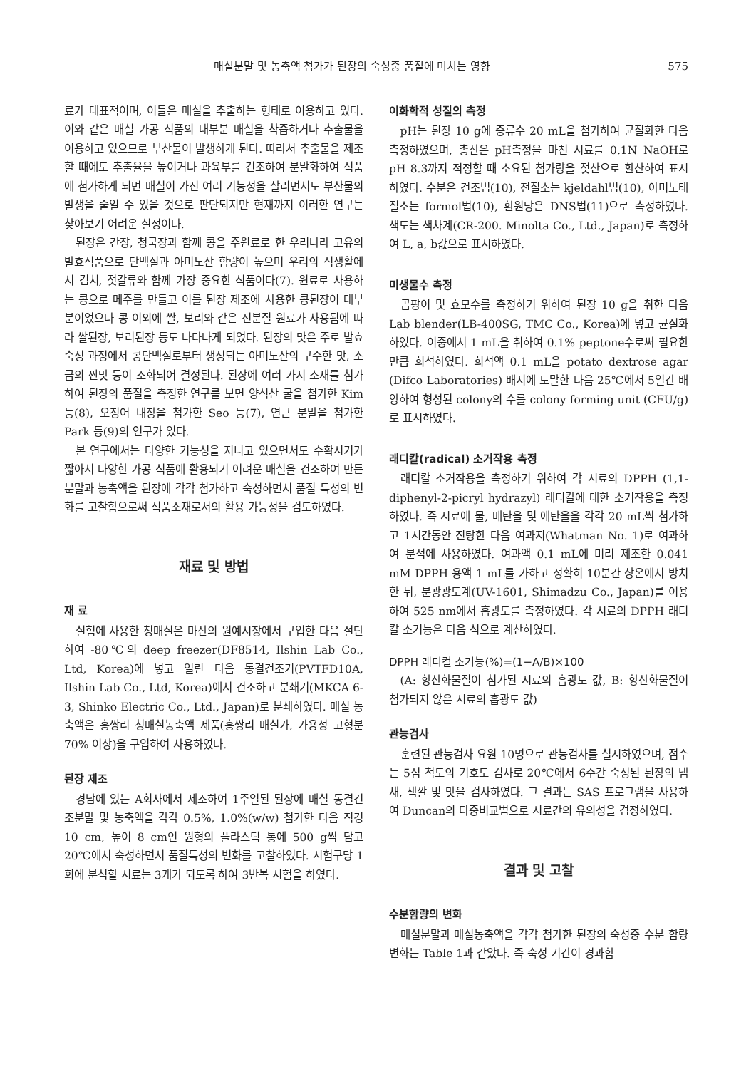매실분말 및 농축액 첨가가 된장의 숙성중 품질에 미치는 영향 575
료가 대표적이며, 이들은 매실을 추출하는 형태로 이용하고 있다. 이와 같은 매실 가공 식품의 대부분 매실을 착즙하거나 추출물을 이용하고 있으므로 부산물이 발생하게 된다. 따라서 추출물을 제조할 때에도 추출율을 높이거나 과육부를 건조하여 분말화하여 식품에 첨가하게 되면 매실이 가진 여러 기능성을 살리면서도 부산물의 발생을 줄일 수 있을 것으로 판단되지만 현재까지 이러한 연구는 찾아보기 어려운 실정이다.
된장은 간장, 청국장과 함께 콩을 주원료로 한 우리나라 고유의 발효식품으로 단백질과 아미노산 함량이 높으며 우리의 식생활에서 김치, 젓갈류와 함께 가장 중요한 식품이다(7). 원료로 사용하는 콩으로 메주를 만들고 이를 된장 제조에 사용한 콩된장이 대부분이었으나 콩 이외에 쌀, 보리와 같은 전분질 원료가 사용됨에 따라 쌀된장, 보리된장 등도 나타나게 되었다. 된장의 맛은 주로 발효 숙성 과정에서 콩단백질로부터 생성되는 아미노산의 구수한 맛, 소금의 짠맛 등이 조화되어 결정된다. 된장에 여러 가지 소재를 첨가하여 된장의 품질을 측정한 연구를 보면 양식산 굴을 첨가한 Kim 등(8), 오징어 내장을 첨가한 Seo 등(7), 연근 분말을 첨가한 Park 등(9)의 연구가 있다.
본 연구에서는 다양한 기능성을 지니고 있으면서도 수확시기가 짧아서 다양한 가공 식품에 활용되기 어려운 매실을 건조하여 만든 분말과 농축액을 된장에 각각 첨가하고 숙성하면서 품질 특성의 변화를 고찰함으로써 식품소재로서의 활용 가능성을 검토하였다.
재료 및 방법
재 료
실험에 사용한 청매실은 마산의 원예시장에서 구입한 다음 절단하여 -80℃의 deep freezer(DF8514, Ilshin Lab Co., Ltd, Korea)에 넣고 얼린 다음 동결건조기(PVTFD10A, Ilshin Lab Co., Ltd, Korea)에서 건조하고 분쇄기(MKCA 6-3, Shinko Electric Co., Ltd., Japan)로 분쇄하였다. 매실 농축액은 홍쌍리 청매실농축액 제품(홍쌍리 매실가, 가용성 고형분 70% 이상)을 구입하여 사용하였다.
된장 제조
경남에 있는 A회사에서 제조하여 1주일된 된장에 매실 동결건조분말 및 농축액을 각각 0.5%, 1.0%(w/w) 첨가한 다음 직경 10 cm, 높이 8 cm인 원형의 플라스틱 통에 500 g씩 담고 20℃에서 숙성하면서 품질특성의 변화를 고찰하였다. 시험구당 1회에 분석할 시료는 3개가 되도록 하여 3반복 시험을 하였다.
이화학적 성질의 측정
pH는 된장 10 g에 증류수 20 mL을 첨가하여 균질화한 다음 측정하였으며, 총산은 pH측정을 마친 시료를 0.1N NaOH로 pH 8.3까지 적정할 때 소요된 첨가량을 젖산으로 환산하여 표시하였다. 수분은 건조법(10), 전질소는 kjeldahl법(10), 아미노태질소는 formol법(10), 환원당은 DNS법(11)으로 측정하였다. 색도는 색차계(CR-200. Minolta Co., Ltd., Japan)로 측정하여 L, a, b값으로 표시하였다.
미생물수 측정
곰팡이 및 효모수를 측정하기 위하여 된장 10 g을 취한 다음 Lab blender(LB-400SG, TMC Co., Korea)에 넣고 균질화하였다. 이중에서 1 mL을 취하여 0.1% peptone수로써 필요한 만큼 희석하였다. 희석액 0.1 mL을 potato dextrose agar (Difco Laboratories) 배지에 도말한 다음 25℃에서 5일간 배양하여 형성된 colony의 수를 colony forming unit (CFU/g)로 표시하였다.
래디칼(radical) 소거작용 측정
래디칼 소거작용을 측정하기 위하여 각 시료의 DPPH (1,1-diphenyl-2-picryl hydrazyl) 래디칼에 대한 소거작용을 측정하였다. 즉 시료에 물, 메탄올 및 에탄올을 각각 20 mL씩 첨가하고 1시간동안 진탕한 다음 여과지(Whatman No. 1)로 여과하여 분석에 사용하였다. 여과액 0.1 mL에 미리 제조한 0.041 mM DPPH 용액 1 mL를 가하고 정확히 10분간 상온에서 방치한 뒤, 분광광도계(UV-1601, Shimadzu Co., Japan)를 이용하여 525 nm에서 흡광도를 측정하였다. 각 시료의 DPPH 래디칼 소거능은 다음 식으로 계산하였다.
DPPH 래디컬 소거능(%)=(1−A/B)×100
(A: 항산화물질이 첨가된 시료의 흡광도 값, B: 항산화물질이 첨가되지 않은 시료의 흡광도 값)
관능검사
훈련된 관능검사 요원 10명으로 관능검사를 실시하였으며, 점수는 5점 척도의 기호도 검사로 20℃에서 6주간 숙성된 된장의 냄새, 색깔 및 맛을 검사하였다. 그 결과는 SAS 프로그램을 사용하여 Duncan의 다중비교법으로 시료간의 유의성을 검정하였다.
결과 및 고찰
수분함량의 변화
매실분말과 매실농축액을 각각 첨가한 된장의 숙성중 수분 함량 변화는 Table 1과 같았다. 즉 숙성 기간이 경과함